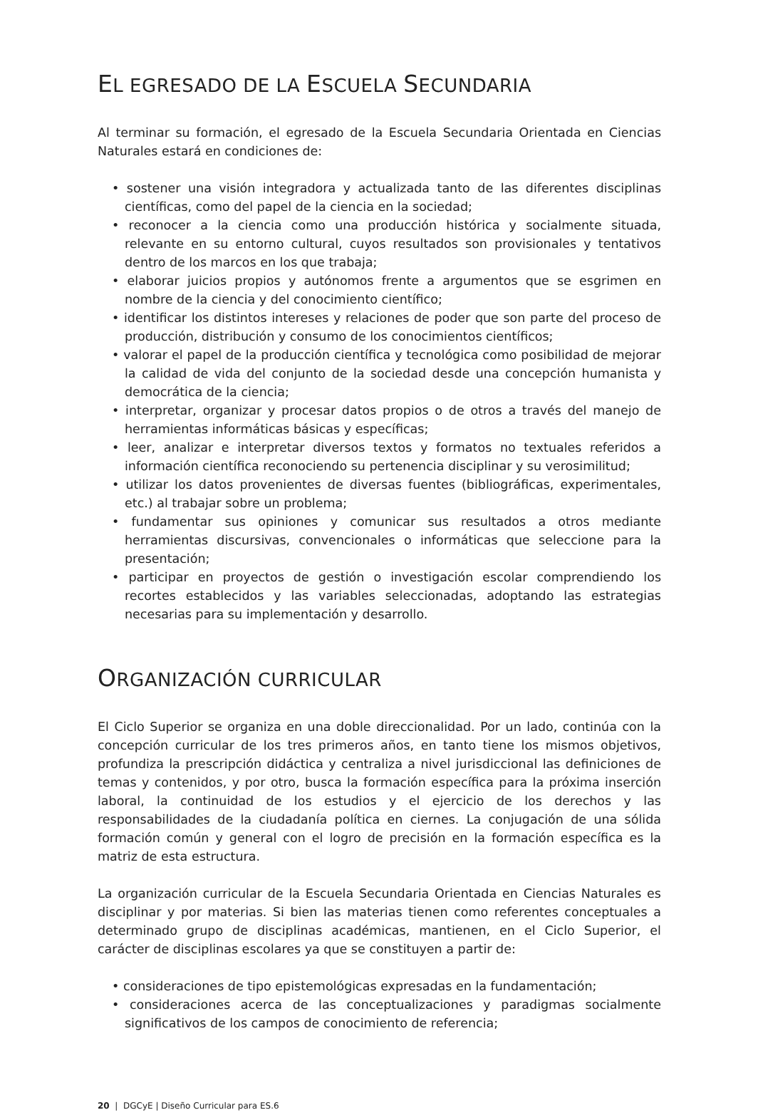EL EGRESADO DE LA ESCUELA SECUNDARIA
Al terminar su formación, el egresado de la Escuela Secundaria Orientada en Ciencias Naturales estará en condiciones de:
• sostener una visión integradora y actualizada tanto de las diferentes disciplinas científicas, como del papel de la ciencia en la sociedad;
• reconocer a la ciencia como una producción histórica y socialmente situada, relevante en su entorno cultural, cuyos resultados son provisionales y tentativos dentro de los marcos en los que trabaja;
• elaborar juicios propios y autónomos frente a argumentos que se esgrimen en nombre de la ciencia y del conocimiento científico;
• identificar los distintos intereses y relaciones de poder que son parte del proceso de producción, distribución y consumo de los conocimientos científicos;
• valorar el papel de la producción científica y tecnológica como posibilidad de mejorar la calidad de vida del conjunto de la sociedad desde una concepción humanista y democrática de la ciencia;
• interpretar, organizar y procesar datos propios o de otros a través del manejo de herramientas informáticas básicas y específicas;
• leer, analizar e interpretar diversos textos y formatos no textuales referidos a información científica reconociendo su pertenencia disciplinar y su verosimilitud;
• utilizar los datos provenientes de diversas fuentes (bibliográficas, experimentales, etc.) al trabajar sobre un problema;
• fundamentar sus opiniones y comunicar sus resultados a otros mediante herramientas discursivas, convencionales o informáticas que seleccione para la presentación;
• participar en proyectos de gestión o investigación escolar comprendiendo los recortes establecidos y las variables seleccionadas, adoptando las estrategias necesarias para su implementación y desarrollo.
ORGANIZACIÓN CURRICULAR
El Ciclo Superior se organiza en una doble direccionalidad. Por un lado, continúa con la concepción curricular de los tres primeros años, en tanto tiene los mismos objetivos, profundiza la prescripción didáctica y centraliza a nivel jurisdiccional las definiciones de temas y contenidos, y por otro, busca la formación específica para la próxima inserción laboral, la continuidad de los estudios y el ejercicio de los derechos y las responsabilidades de la ciudadanía política en ciernes. La conjugación de una sólida formación común y general con el logro de precisión en la formación específica es la matriz de esta estructura.
La organización curricular de la Escuela Secundaria Orientada en Ciencias Naturales es disciplinar y por materias. Si bien las materias tienen como referentes conceptuales a determinado grupo de disciplinas académicas, mantienen, en el Ciclo Superior, el carácter de disciplinas escolares ya que se constituyen a partir de:
• consideraciones de tipo epistemológicas expresadas en la fundamentación;
• consideraciones acerca de las conceptualizaciones y paradigmas socialmente significativos de los campos de conocimiento de referencia;
20 | DGCyE | Diseño Curricular para ES.6